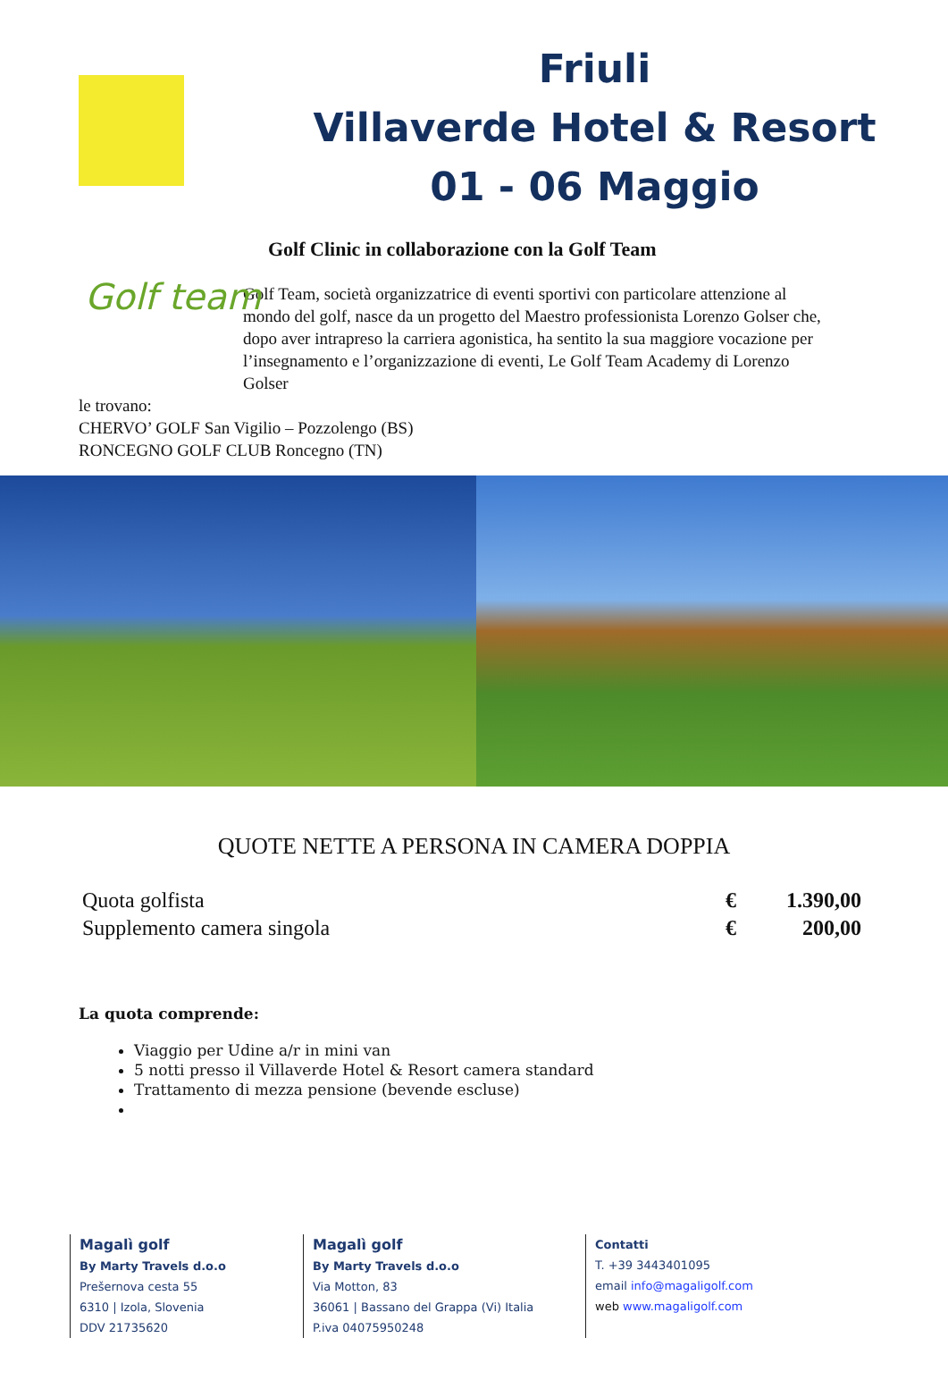Friuli
Villaverde Hotel & Resort
01 - 06 Maggio
Golf Clinic in collaborazione con la Golf Team
Golf team
Golf Team, società organizzatrice di eventi sportivi con particolare attenzione al mondo del golf, nasce da un progetto del Maestro professionista Lorenzo Golser che, dopo aver intrapreso la carriera agonistica, ha sentito la sua maggiore vocazione per l’insegnamento e l’organizzazione di eventi, Le Golf Team Academy di Lorenzo Golser
le trovano:
CHERVO’ GOLF San Vigilio – Pozzolengo (BS)
RONCEGNO GOLF CLUB Roncegno (TN)
QUOTE NETTE A PERSONA IN CAMERA DOPPIA
| Quota golfista | € | 1.390,00 |
| Supplemento camera singola | € | 200,00 |
La quota comprende:
Viaggio per Udine a/r in mini van
5 notti presso il Villaverde Hotel & Resort camera standard
Trattamento di mezza pensione (bevende escluse)
Magalì golf
By Marty Travels d.o.o
Prešernova cesta 55
6310 | Izola, Slovenia
DDV 21735620
Magalì golf
By Marty Travels d.o.o
Via Motton, 83
36061 | Bassano del Grappa (Vi) Italia
P.iva 04075950248
Contatti
T. +39 3443401095
email info@magaligolf.com
web www.magaligolf.com